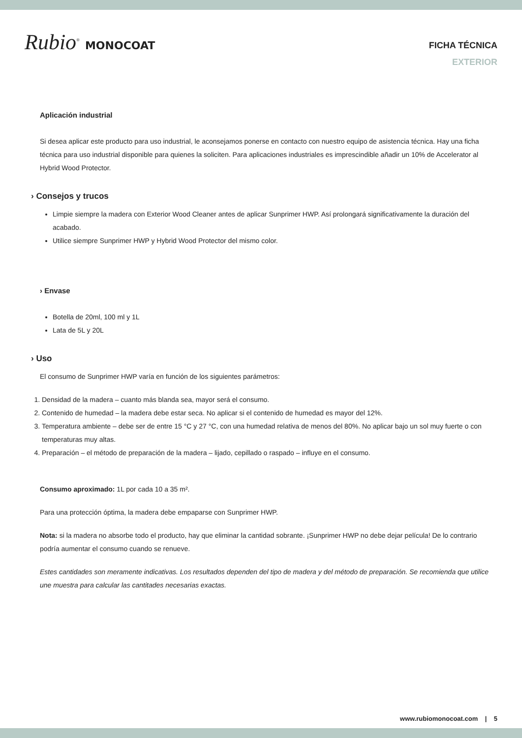Rubio<sup>®</sup> MONOCOAT
FICHA TÉCNICA
EXTERIOR
Aplicación industrial
Si desea aplicar este producto para uso industrial, le aconsejamos ponerse en contacto con nuestro equipo de asistencia técnica. Hay una ficha técnica para uso industrial disponible para quienes la soliciten. Para aplicaciones industriales es imprescindible añadir un 10% de Accelerator al Hybrid Wood Protector.
› Consejos y trucos
Limpie siempre la madera con Exterior Wood Cleaner antes de aplicar Sunprimer HWP. Así prolongará significativamente la duración del acabado.
Utilice siempre Sunprimer HWP y Hybrid Wood Protector del mismo color.
› Envase
Botella de 20ml, 100 ml y 1L
Lata de 5L y 20L
› Uso
El consumo de Sunprimer HWP varía en función de los siguientes parámetros:
1. Densidad de la madera – cuanto más blanda sea, mayor será el consumo.
2. Contenido de humedad – la madera debe estar seca. No aplicar si el contenido de humedad es mayor del 12%.
3. Temperatura ambiente – debe ser de entre 15 °C y 27 °C, con una humedad relativa de menos del 80%. No aplicar bajo un sol muy fuerte o con temperaturas muy altas.
4. Preparación – el método de preparación de la madera – lijado, cepillado o raspado – influye en el consumo.
Consumo aproximado: 1L por cada 10 a 35 m².
Para una protección óptima, la madera debe empaparse con Sunprimer HWP.
Nota: si la madera no absorbe todo el producto, hay que eliminar la cantidad sobrante. ¡Sunprimer HWP no debe dejar película! De lo contrario podría aumentar el consumo cuando se renueve.
Estes cantidades son meramente indicativas. Los resultados dependen del tipo de madera y del método de preparación. Se recomienda que utilice une muestra para calcular las cantitades necesarias exactas.
www.rubiomonocoat.com | 5